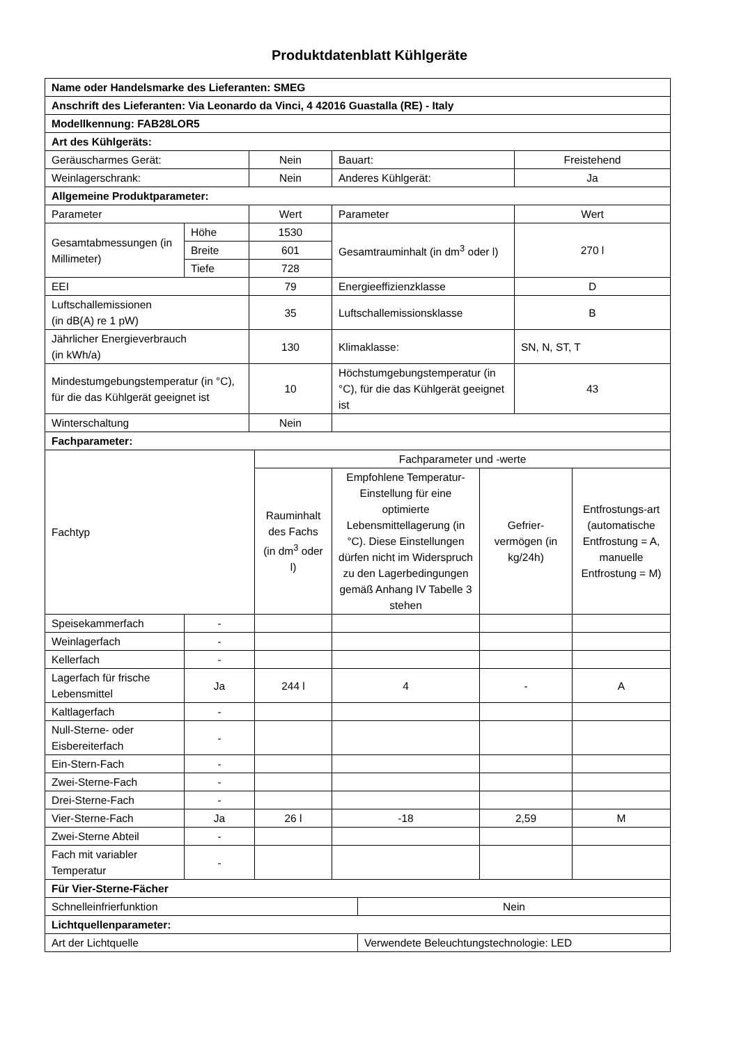Produktdatenblatt Kühlgeräte
| Name oder Handelsmarke des Lieferanten: SMEG | | | | | | | | |
| Anschrift des Lieferanten: Via Leonardo da Vinci, 4 42016 Guastalla (RE) - Italy | | | | | | | | |
| Modellkennung: FAB28LOR5 | | | | | | | | |
| Art des Kühlgeräts: | | | | | | | | |
| Geräuscharmes Gerät: | | Nein | | Bauart: | | | Freistehend | |
| Weinlagerschrank: | | Nein | | Anderes Kühlgerät: | | | Ja | |
| Allgemeine Produktparameter: | | | | | | | | |
| Parameter | | Wert | | Parameter | | | Wert | |
| Gesamtabmessungen (in Millimeter) | Höhe | 1530 | | Gesamtrauminhalt (in dm<sup>3</sup> oder l) | | | 270 l | |
| | Breite | 601 | | | | | | |
| | Tiefe | 728 | | | | | | |
| EEI | | 79 | | Energieeffizienzklasse | | | D | |
| Luftschallemissionen (in dB(A) re 1 pW) | | 35 | | Luftschallemissionsklasse | | | B | |
| Jährlicher Energieverbrauch (in kWh/a) | | 130 | | Klimaklasse: | | | SN, N, ST, T | |
| Mindestumgebungstemperatur (in °C), für die das Kühlgerät geeignet ist | | 10 | | Höchstumgebungstemperatur (in °C), für die das Kühlgerät geeignet ist | | | 43 | |
| Winterschaltung | | Nein | | | | | | |
| Fachparameter: | | | | | | | | |
| Fachtyp | | | Fachparameter und -werte | | | | | |
| | | | Rauminhalt des Fachs (in dm<sup>3</sup> oder l) | Empfohlene Temperatur-Einstellung für eine optimierte Lebensmittellagerung (in °C). Diese Einstellungen dürfen nicht im Widerspruch zu den Lagerbedingungen gemäß Anhang IV Tabelle 3 stehen | | Gefrier-vermögen (in kg/24h) | | Entfrostungs-art (automatische Entfrostung = A, manuelle Entfrostung = M) |
| Speisekammerfach | - | | | | | | | |
| Weinlagerfach | - | | | | | | | |
| Kellerfach | - | | | | | | | |
| Lagerfach für frische Lebensmittel | Ja | | 244 l | 4 | | - | | A |
| Kaltlagerfach | - | | | | | | | |
| Null-Sterne- oder Eisbereiterfach | - | | | | | | | |
| Ein-Stern-Fach | - | | | | | | | |
| Zwei-Sterne-Fach | - | | | | | | | |
| Drei-Sterne-Fach | - | | | | | | | |
| Vier-Sterne-Fach | Ja | | 26 l | -18 | | 2,59 | | M |
| Zwei-Sterne Abteil | - | | | | | | | |
| Fach mit variabler Temperatur | - | | | | | | | |
| Für Vier-Sterne-Fächer | | | | | | | | |
| Schnelleinfrierfunktion | | | | | Nein | | | |
| Lichtquellenparameter: | | | | | | | | |
| Art der Lichtquelle | | | | | Verwendete Beleuchtungstechnologie: LED | | | |